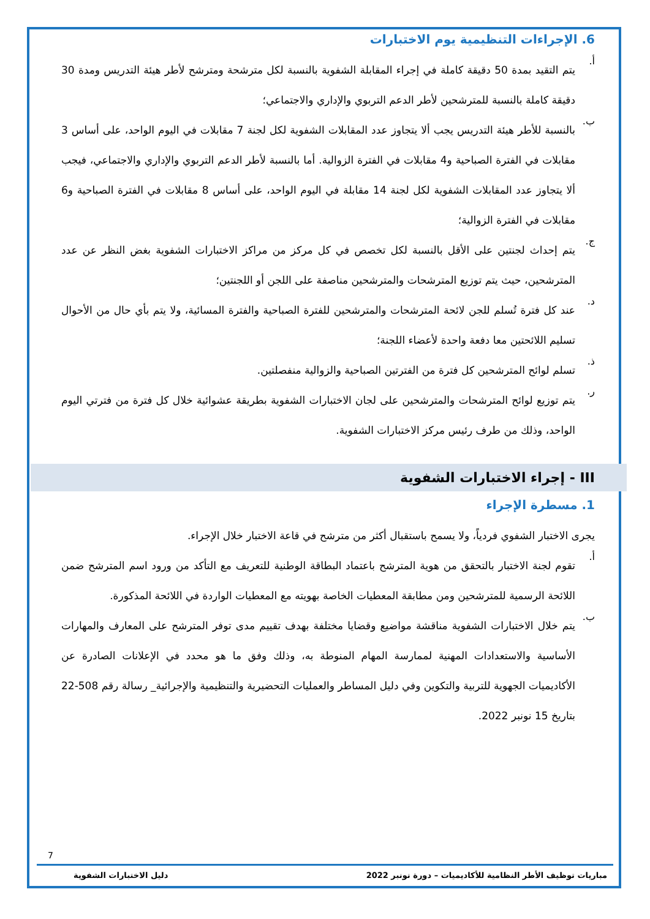6. الإجراءات التنظيمية يوم الاختبارات
أ.
يتم التقيد بمدة 50 دقيقة كاملة في إجراء المقابلة الشفوية بالنسبة لكل مترشحة ومترشح لأطر هيئة التدريس ومدة 30 دقيقة كاملة بالنسبة للمترشحين لأطر الدعم التربوي والإداري والاجتماعي؛
ب.
بالنسبة للأطر هيئة التدريس يجب ألا يتجاوز عدد المقابلات الشفوية لكل لجنة 7 مقابلات في اليوم الواحد، على أساس 3 مقابلات في الفترة الصباحية و4 مقابلات في الفترة الزوالية. أما بالنسبة لأطر الدعم التربوي والإداري والاجتماعي، فيجب ألا يتجاوز عدد المقابلات الشفوية لكل لجنة 14 مقابلة في اليوم الواحد، على أساس 8 مقابلات في الفترة الصباحية و6 مقابلات في الفترة الزوالية؛
ج.
يتم إحداث لجنتين على الأقل بالنسبة لكل تخصص في كل مركز من مراكز الاختبارات الشفوية بغض النظر عن عدد المترشحين، حيث يتم توزيع المترشحات والمترشحين مناصفة على اللجن أو اللجنتين؛
د.
عند كل فترة تُسلم للجن لائحة المترشحات والمترشحين للفترة الصباحية والفترة المسائية، ولا يتم بأي حال من الأحوال تسليم اللائحتين معا دفعة واحدة لأعضاء اللجنة؛
ذ.
تسلم لوائح المترشحين كل فترة من الفترتين الصباحية والزوالية منفصلتين.
ر.
يتم توزيع لوائح المترشحات والمترشحين على لجان الاختبارات الشفوية بطريقة عشوائية خلال كل فترة من فترتي اليوم الواحد، وذلك من طرف رئيس مركز الاختبارات الشفوية.
III - إجراء الاختبارات الشفوية
1. مسطرة الإجراء
يجرى الاختبار الشفوي فردياً، ولا يسمح باستقبال أكثر من مترشح في قاعة الاختبار خلال الإجراء.
أ.
تقوم لجنة الاختبار بالتحقق من هوية المترشح باعتماد البطاقة الوطنية للتعريف مع التأكد من ورود اسم المترشح ضمن اللائحة الرسمية للمترشحين ومن مطابقة المعطيات الخاصة بهويته مع المعطيات الواردة في اللائحة المذكورة.
ب.
يتم خلال الاختبارات الشفوية مناقشة مواضيع وقضايا مختلفة بهدف تقييم مدى توفر المترشح على المعارف والمهارات الأساسية والاستعدادات المهنية لممارسة المهام المنوطة به، وذلك وفق ما هو محدد في الإعلانات الصادرة عن الأكاديميات الجهوية للتربية والتكوين وفي دليل المساطر والعمليات التحضيرية والتنظيمية والإجرائية_ رسالة رقم 508-22 بتاريخ 15 نونبر 2022.
7
مباريات توظيف الأطر النظامية للأكاديميات – دورة نونبر 2022 دليل الاختبارات الشفوية